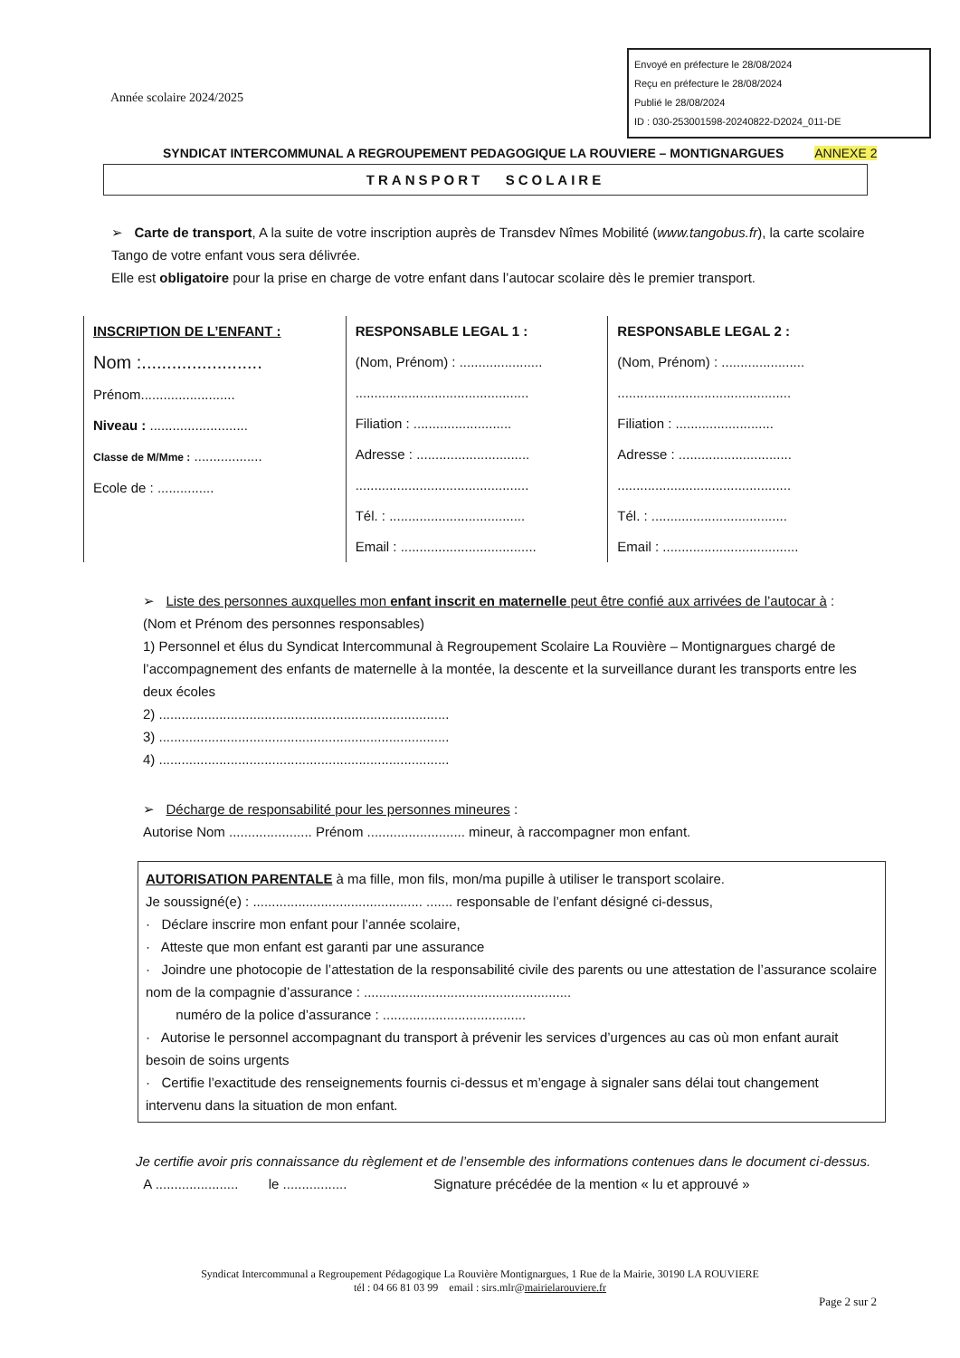Envoyé en préfecture le 28/08/2024
Reçu en préfecture le 28/08/2024
Publié le 28/08/2024
ID : 030-253001598-20240822-D2024_011-DE
Année scolaire 2024/2025
SYNDICAT INTERCOMMUNAL A REGROUPEMENT PEDAGOGIQUE LA ROUVIERE – MONTIGNARGUES ANNEXE 2
TRANSPORT SCOLAIRE
➢ Carte de transport, A la suite de votre inscription auprès de Transdev Nîmes Mobilité (www.tangobus.fr), la carte scolaire Tango de votre enfant vous sera délivrée.
Elle est obligatoire pour la prise en charge de votre enfant dans l’autocar scolaire dès le premier transport.
INSCRIPTION DE L’ENFANT :
Nom :........................
Prénom.........................
Niveau : ..........................
Classe de M/Mme : ..................
Ecole de : ...............
RESPONSABLE LEGAL 1 :
(Nom, Prénom) : ......................
..............................................
Filiation : ..........................
Adresse : ..............................
..............................................
Tél. : ....................................
Email : ....................................
RESPONSABLE LEGAL 2 :
(Nom, Prénom) : ......................
..............................................
Filiation : ..........................
Adresse : ..............................
..............................................
Tél. : ....................................
Email : ....................................
➢ Liste des personnes auxquelles mon enfant inscrit en maternelle peut être confié aux arrivées de l’autocar à :
(Nom et Prénom des personnes responsables)
1) Personnel et élus du Syndicat Intercommunal à Regroupement Scolaire La Rouvière – Montignargues chargé de l’accompagnement des enfants de maternelle à la montée, la descente et la surveillance durant les transports entre les deux écoles
2) .............................................................................
3) .............................................................................
4) .............................................................................
➢ Décharge de responsabilité pour les personnes mineures :
Autorise Nom ...................... Prénom .......................... mineur, à raccompagner mon enfant.
AUTORISATION PARENTALE à ma fille, mon fils, mon/ma pupille à utiliser le transport scolaire.
Je soussigné(e) : ............................................. ....... responsable de l’enfant désigné ci-dessus,
· Déclare inscrire mon enfant pour l’année scolaire,
· Atteste que mon enfant est garanti par une assurance
· Joindre une photocopie de l’attestation de la responsabilité civile des parents ou une attestation de l’assurance scolaire nom de la compagnie d’assurance : .......................................................
numéro de la police d’assurance : ......................................
· Autorise le personnel accompagnant du transport à prévenir les services d’urgences au cas où mon enfant aurait besoin de soins urgents
· Certifie l’exactitude des renseignements fournis ci-dessus et m’engage à signaler sans délai tout changement intervenu dans la situation de mon enfant.
Je certifie avoir pris connaissance du règlement et de l’ensemble des informations contenues dans le document ci-dessus.
A ...................... le ................. Signature précédée de la mention « lu et approuvé »
Syndicat Intercommunal a Regroupement Pédagogique La Rouvière Montignargues, 1 Rue de la Mairie, 30190 LA ROUVIERE
tél : 04 66 81 03 99 email : sirs.mlr@mairielarouviere.fr
Page 2 sur 2